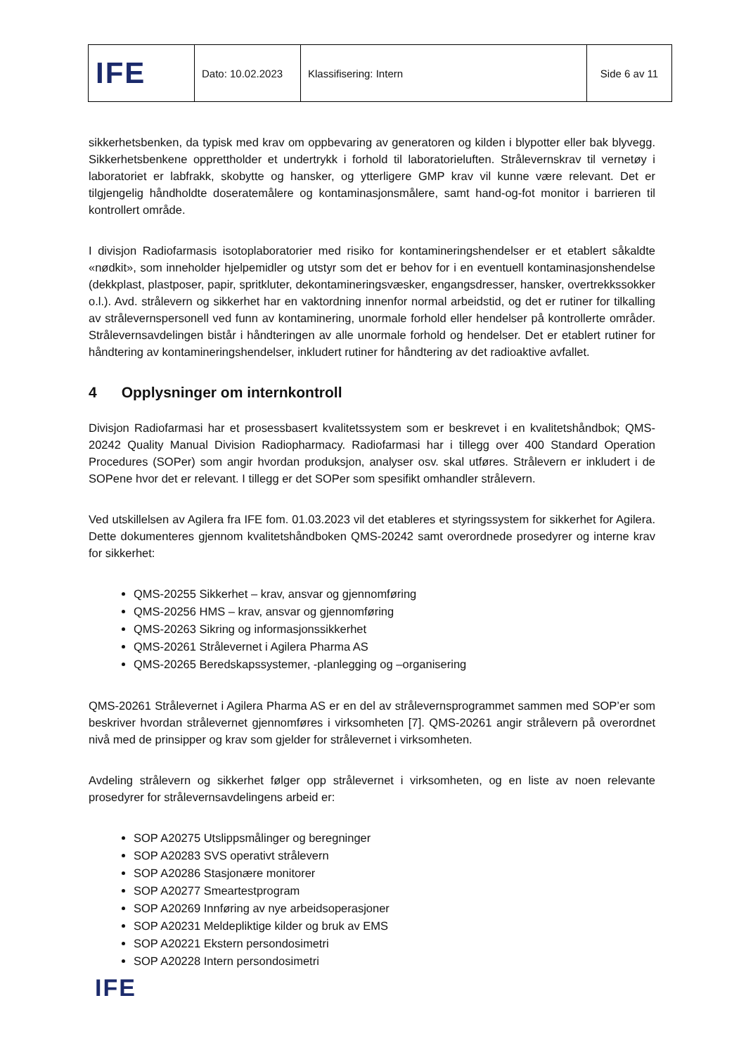| IFE | Dato: 10.02.2023 | Klassifisering: Intern | Side 6 av 11 |
sikkerhetsbenken, da typisk med krav om oppbevaring av generatoren og kilden i blypotter eller bak blyvegg. Sikkerhetsbenkene opprettholder et undertrykk i forhold til laboratorieluften. Strålevernskrav til vernetøy i laboratoriet er labfrakk, skobytte og hansker, og ytterligere GMP krav vil kunne være relevant. Det er tilgjengelig håndholdte doseratemålere og kontaminasjonsmålere, samt hand-og-fot monitor i barrieren til kontrollert område.
I divisjon Radiofarmasis isotoplaboratorier med risiko for kontamineringshendelser er et etablert såkaldte «nødkit», som inneholder hjelpemidler og utstyr som det er behov for i en eventuell kontaminasjonshendelse (dekkplast, plastposer, papir, spritkluter, dekontamineringsvæsker, engangsdresser, hansker, overtrekkssokker o.l.). Avd. strålevern og sikkerhet har en vaktordning innenfor normal arbeidstid, og det er rutiner for tilkalling av strålevernspersonell ved funn av kontaminering, unormale forhold eller hendelser på kontrollerte områder. Strålevernsavdelingen bistår i håndteringen av alle unormale forhold og hendelser. Det er etablert rutiner for håndtering av kontamineringshendelser, inkludert rutiner for håndtering av det radioaktive avfallet.
4 Opplysninger om internkontroll
Divisjon Radiofarmasi har et prosessbasert kvalitetssystem som er beskrevet i en kvalitetshåndbok; QMS-20242 Quality Manual Division Radiopharmacy. Radiofarmasi har i tillegg over 400 Standard Operation Procedures (SOPer) som angir hvordan produksjon, analyser osv. skal utføres. Strålevern er inkludert i de SOPene hvor det er relevant. I tillegg er det SOPer som spesifikt omhandler strålevern.
Ved utskillelsen av Agilera fra IFE fom. 01.03.2023 vil det etableres et styringssystem for sikkerhet for Agilera. Dette dokumenteres gjennom kvalitetshåndboken QMS-20242 samt overordnede prosedyrer og interne krav for sikkerhet:
QMS-20255 Sikkerhet – krav, ansvar og gjennomføring
QMS-20256 HMS – krav, ansvar og gjennomføring
QMS-20263 Sikring og informasjonssikkerhet
QMS-20261 Strålevernet i Agilera Pharma AS
QMS-20265 Beredskapssystemer, -planlegging og –organisering
QMS-20261 Strålevernet i Agilera Pharma AS er en del av strålevernsprogrammet sammen med SOP’er som beskriver hvordan strålevernet gjennomføres i virksomheten [7]. QMS-20261 angir strålevern på overordnet nivå med de prinsipper og krav som gjelder for strålevernet i virksomheten.
Avdeling strålevern og sikkerhet følger opp strålevernet i virksomheten, og en liste av noen relevante prosedyrer for strålevernsavdelingens arbeid er:
SOP A20275 Utslippsmålinger og beregninger
SOP A20283 SVS operativt strålevern
SOP A20286 Stasjonære monitorer
SOP A20277 Smeartestprogram
SOP A20269 Innføring av nye arbeidsoperasjoner
SOP A20231 Meldepliktige kilder og bruk av EMS
SOP A20221 Ekstern persondosimetri
SOP A20228 Intern persondosimetri
IFE